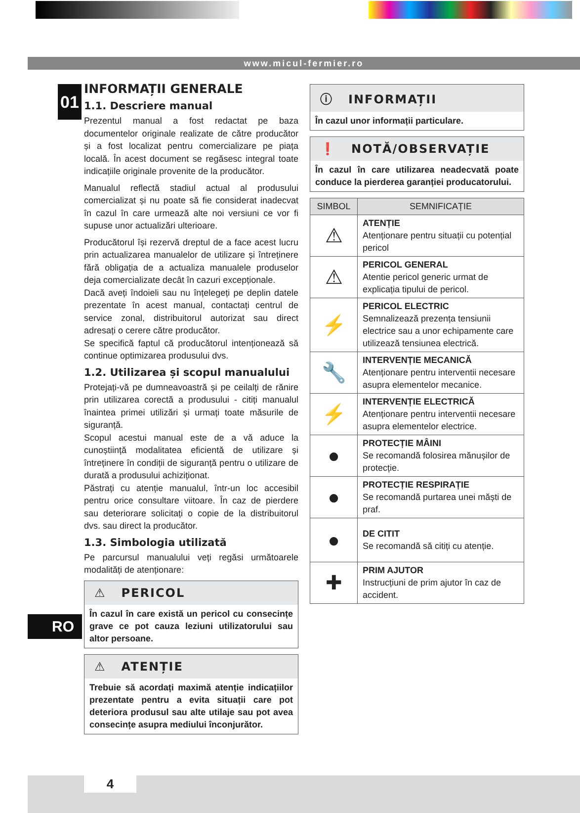www.micul-fermier.ro
01
RO
INFORMAȚII GENERALE
1.1. Descriere manual
Prezentul manual a fost redactat pe baza documentelor originale realizate de către producător și a fost localizat pentru comercializare pe piața locală. În acest document se regăsesc integral toate indicațiile originale provenite de la producător.
Manualul reflectă stadiul actual al produsului comercializat și nu poate să fie considerat inadecvat în cazul în care urmează alte noi versiuni ce vor fi supuse unor actualizări ulterioare.
Producătorul își rezervă dreptul de a face acest lucru prin actualizarea manualelor de utilizare și întreținere fără obligația de a actualiza manualele produselor deja comercializate decât în cazuri excepționale.
Dacă aveți îndoieli sau nu înțelegeți pe deplin datele prezentate în acest manual, contactați centrul de service zonal, distribuitorul autorizat sau direct adresați o cerere către producător.
Se specifică faptul că producătorul intenționează să continue optimizarea produsului dvs.
1.2. Utilizarea și scopul manualului
Protejați-vă pe dumneavoastră și pe ceilalți de rănire prin utilizarea corectă a produsului - citiți manualul înaintea primei utilizări și urmați toate măsurile de siguranță.
Scopul acestui manual este de a vă aduce la cunoștiință modalitatea eficientă de utilizare și întreținere în condiții de siguranță pentru o utilizare de durată a produsului achiziționat.
Păstrați cu atenție manualul, într-un loc accesibil pentru orice consultare viitoare. În caz de pierdere sau deteriorare solicitați o copie de la distribuitorul dvs. sau direct la producător.
1.3. Simbologia utilizată
Pe parcursul manualului veți regăsi următoarele modalități de atenționare:
⚠ PERICOL
În cazul în care există un pericol cu consecințe grave ce pot cauza leziuni utilizatorului sau altor persoane.
⚠ ATENȚIE
Trebuie să acordați maximă atenție indicațiilor prezentate pentru a evita situații care pot deteriora produsul sau alte utilaje sau pot avea consecințe asupra mediului înconjurător.
ⓘ INFORMAȚII
În cazul unor informații particulare.
❗ NOTĂ/OBSERVAȚIE
În cazul în care utilizarea neadecvată poate conduce la pierderea garanției producatorului.
| SIMBOL | SEMNIFICAȚIE |
| --- | --- |
| ⚠ | ATENȚIE Atenționare pentru situații cu potențial pericol |
| ⚠ | PERICOL GENERAL Atentie pericol generic urmat de explicația tipului de pericol. |
| ⚡ | PERICOL ELECTRIC Semnalizează prezența tensiunii electrice sau a unor echipamente care utilizează tensiunea electrică. |
| 🔧 | INTERVENȚIE MECANICĂ Atenționare pentru interventii necesare asupra elementelor mecanice. |
| ⚡ | INTERVENȚIE ELECTRICĂ Atenționare pentru interventii necesare asupra elementelor electrice. |
| ● | PROTECȚIE MÂINI Se recomandă folosirea mănușilor de protecție. |
| ● | PROTECȚIE RESPIRAȚIE Se recomandă purtarea unei măști de praf. |
| ● | DE CITIT Se recomandă să citiți cu atenție. |
| ✚ | PRIM AJUTOR Instrucțiuni de prim ajutor în caz de accident. |
4